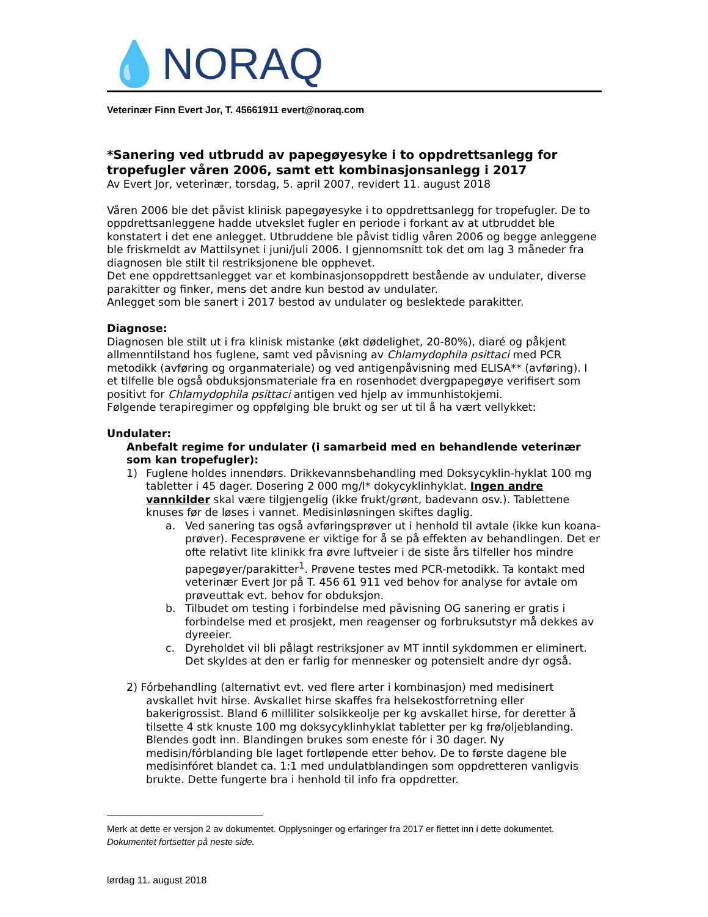💧NORAQ
Veterinær Finn Evert Jor, T. 45661911 evert@noraq.com
*Sanering ved utbrudd av papegøyesyke i to oppdrettsanlegg for tropefugler våren 2006, samt ett kombinasjonsanlegg i 2017
Av Evert Jor, veterinær, torsdag, 5. april 2007, revidert 11. august 2018
Våren 2006 ble det påvist klinisk papegøyesyke i to oppdrettsanlegg for tropefugler. De to oppdrettsanleggene hadde utvekslet fugler en periode i forkant av at utbruddet ble konstatert i det ene anlegget. Utbruddene ble påvist tidlig våren 2006 og begge anleggene ble friskmeldt av Mattilsynet i juni/juli 2006. I gjennomsnitt tok det om lag 3 måneder fra diagnosen ble stilt til restriksjonene ble opphevet.
Det ene oppdrettsanlegget var et kombinasjonsoppdrett bestående av undulater, diverse parakitter og finker, mens det andre kun bestod av undulater.
Anlegget som ble sanert i 2017 bestod av undulater og beslektede parakitter.
Diagnose:
Diagnosen ble stilt ut i fra klinisk mistanke (økt dødelighet, 20-80%), diaré og påkjent allmenntilstand hos fuglene, samt ved påvisning av Chlamydophila psittaci med PCR metodikk (avføring og organmateriale) og ved antigenpåvisning med ELISA** (avføring). I et tilfelle ble også obduksjonsmateriale fra en rosenhodet dvergpapegøye verifisert som positivt for Chlamydophila psittaci antigen ved hjelp av immunhistokjemi.
Følgende terapiregimer og oppfølging ble brukt og ser ut til å ha vært vellykket:
Undulater:
Anbefalt regime for undulater (i samarbeid med en behandlende veterinær som kan tropefugler):
1) Fuglene holdes innendørs. Drikkevannsbehandling med Doksycyklin-hyklat 100 mg tabletter i 45 dager. Dosering 2 000 mg/l* dokycyklinhyklat. Ingen andre vannkilder skal være tilgjengelig (ikke frukt/grønt, badevann osv.). Tablettene knuses før de løses i vannet. Medisinløsningen skiftes daglig.
a. Ved sanering tas også avføringsprøver ut i henhold til avtale (ikke kun koana-prøver). Fecesprøvene er viktige for å se på effekten av behandlingen. Det er ofte relativt lite klinikk fra øvre luftveier i de siste års tilfeller hos mindre papegøyer/parakitter<sup>1</sup>. Prøvene testes med PCR-metodikk. Ta kontakt med veterinær Evert Jor på T. 456 61 911 ved behov for analyse for avtale om prøveuttak evt. behov for obduksjon.
b. Tilbudet om testing i forbindelse med påvisning OG sanering er gratis i forbindelse med et prosjekt, men reagenser og forbruksutstyr må dekkes av dyreeier.
c. Dyreholdet vil bli pålagt restriksjoner av MT inntil sykdommen er eliminert. Det skyldes at den er farlig for mennesker og potensielt andre dyr også.
2) Fórbehandling (alternativt evt. ved flere arter i kombinasjon) med medisinert
avskallet hvit hirse. Avskallet hirse skaffes fra helsekostforretning eller bakerigrossist. Bland 6 milliliter solsikkeolje per kg avskallet hirse, for deretter å tilsette 4 stk knuste 100 mg doksycyklinhyklat tabletter per kg frø/oljeblanding. Blendes godt inn. Blandingen brukes som eneste fór i 30 dager. Ny medisin/fórblanding ble laget fortløpende etter behov. De to første dagene ble medisinfóret blandet ca. 1:1 med undulatblandingen som oppdretteren vanligvis brukte. Dette fungerte bra i henhold til info fra oppdretter.
Merk at dette er versjon 2 av dokumentet. Opplysninger og erfaringer fra 2017 er flettet inn i dette dokumentet. Dokumentet fortsetter på neste side.
lørdag 11. august 2018